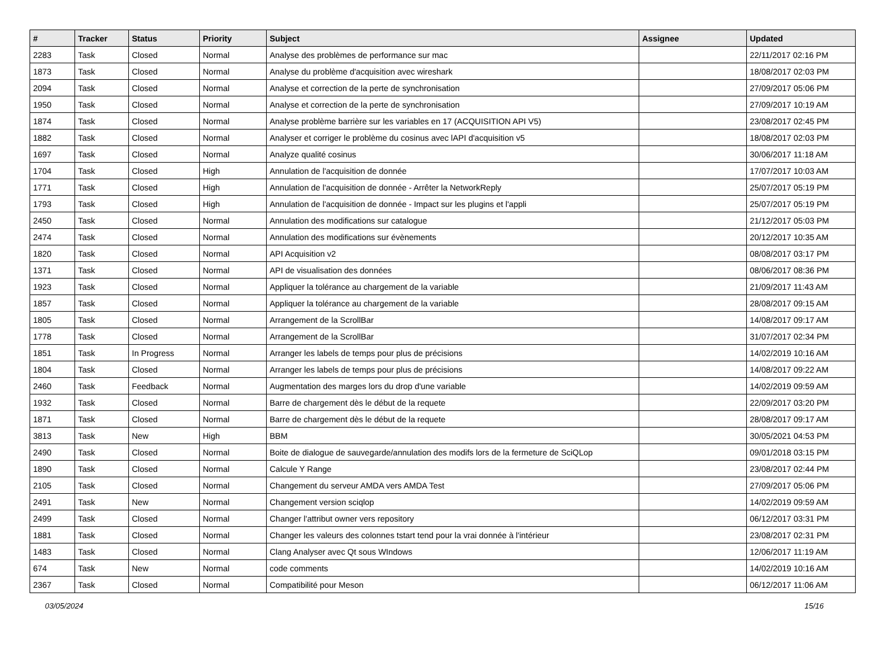| # | Tracker | Status | Priority | Subject | Assignee | Updated |
| --- | --- | --- | --- | --- | --- | --- |
| 2283 | Task | Closed | Normal | Analyse des problèmes de performance sur mac | | 22/11/2017 02:16 PM |
| 1873 | Task | Closed | Normal | Analyse du problème d'acquisition avec wireshark | | 18/08/2017 02:03 PM |
| 2094 | Task | Closed | Normal | Analyse et correction de la perte de synchronisation | | 27/09/2017 05:06 PM |
| 1950 | Task | Closed | Normal | Analyse et correction de la perte de synchronisation | | 27/09/2017 10:19 AM |
| 1874 | Task | Closed | Normal | Analyse problème barrière sur les variables en 17 (ACQUISITION API V5) | | 23/08/2017 02:45 PM |
| 1882 | Task | Closed | Normal | Analyser et corriger le problème du cosinus avec lAPI d'acquisition v5 | | 18/08/2017 02:03 PM |
| 1697 | Task | Closed | Normal | Analyze qualité cosinus | | 30/06/2017 11:18 AM |
| 1704 | Task | Closed | High | Annulation de l'acquisition de donnée | | 17/07/2017 10:03 AM |
| 1771 | Task | Closed | High | Annulation de l'acquisition de donnée - Arrêter la NetworkReply | | 25/07/2017 05:19 PM |
| 1793 | Task | Closed | High | Annulation de l'acquisition de donnée - Impact sur les plugins et l'appli | | 25/07/2017 05:19 PM |
| 2450 | Task | Closed | Normal | Annulation des modifications sur catalogue | | 21/12/2017 05:03 PM |
| 2474 | Task | Closed | Normal | Annulation des modifications sur évènements | | 20/12/2017 10:35 AM |
| 1820 | Task | Closed | Normal | API Acquisition v2 | | 08/08/2017 03:17 PM |
| 1371 | Task | Closed | Normal | API de visualisation des données | | 08/06/2017 08:36 PM |
| 1923 | Task | Closed | Normal | Appliquer la tolérance au chargement de la variable | | 21/09/2017 11:43 AM |
| 1857 | Task | Closed | Normal | Appliquer la tolérance au chargement de la variable | | 28/08/2017 09:15 AM |
| 1805 | Task | Closed | Normal | Arrangement de la ScrollBar | | 14/08/2017 09:17 AM |
| 1778 | Task | Closed | Normal | Arrangement de la ScrollBar | | 31/07/2017 02:34 PM |
| 1851 | Task | In Progress | Normal | Arranger les labels de temps pour plus de précisions | | 14/02/2019 10:16 AM |
| 1804 | Task | Closed | Normal | Arranger les labels de temps pour plus de précisions | | 14/08/2017 09:22 AM |
| 2460 | Task | Feedback | Normal | Augmentation des marges lors du drop d'une variable | | 14/02/2019 09:59 AM |
| 1932 | Task | Closed | Normal | Barre de chargement dès le début de la requete | | 22/09/2017 03:20 PM |
| 1871 | Task | Closed | Normal | Barre de chargement dès le début de la requete | | 28/08/2017 09:17 AM |
| 3813 | Task | New | High | BBM | | 30/05/2021 04:53 PM |
| 2490 | Task | Closed | Normal | Boite de dialogue de sauvegarde/annulation des modifs lors de la fermeture de SciQLop | | 09/01/2018 03:15 PM |
| 1890 | Task | Closed | Normal | Calcule Y Range | | 23/08/2017 02:44 PM |
| 2105 | Task | Closed | Normal | Changement du serveur AMDA vers AMDA Test | | 27/09/2017 05:06 PM |
| 2491 | Task | New | Normal | Changement version sciqlop | | 14/02/2019 09:59 AM |
| 2499 | Task | Closed | Normal | Changer l'attribut owner vers repository | | 06/12/2017 03:31 PM |
| 1881 | Task | Closed | Normal | Changer les valeurs des colonnes tstart tend pour la vrai donnée à l'intérieur | | 23/08/2017 02:31 PM |
| 1483 | Task | Closed | Normal | Clang Analyser avec Qt sous WIndows | | 12/06/2017 11:19 AM |
| 674 | Task | New | Normal | code comments | | 14/02/2019 10:16 AM |
| 2367 | Task | Closed | Normal | Compatibilité pour Meson | | 06/12/2017 11:06 AM |
03/05/2024 15/16